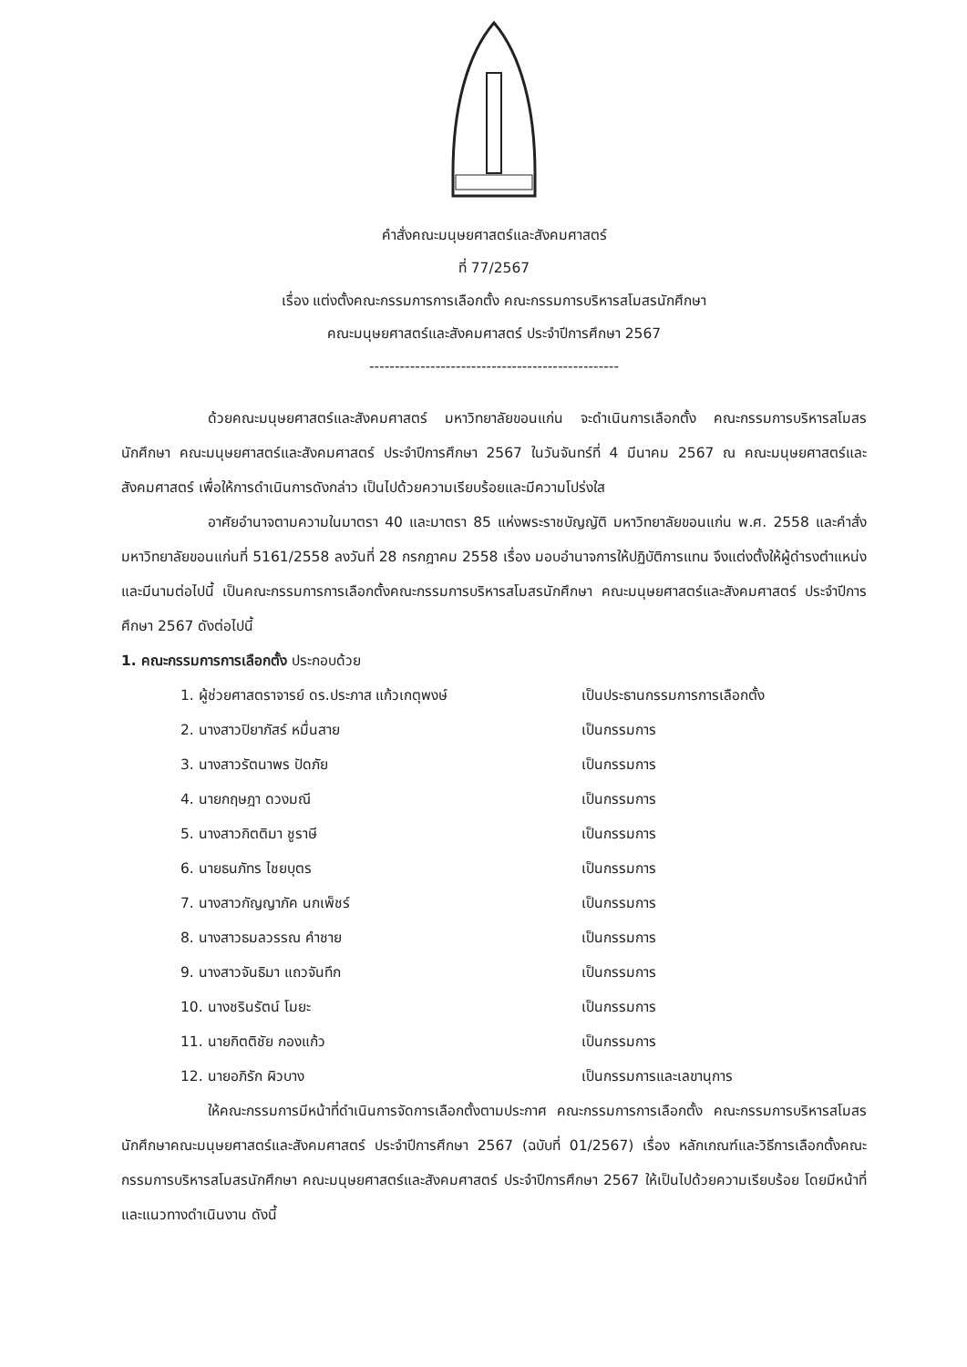คำสั่งคณะมนุษยศาสตร์และสังคมศาสตร์
ที่ 77/2567
เรื่อง แต่งตั้งคณะกรรมการการเลือกตั้ง คณะกรรมการบริหารสโมสรนักศึกษา
คณะมนุษยศาสตร์และสังคมศาสตร์ ประจำปีการศึกษา 2567
-------------------------------------------------
ด้วยคณะมนุษยศาสตร์และสังคมศาสตร์ มหาวิทยาลัยขอนแก่น จะดำเนินการเลือกตั้ง คณะกรรมการบริหารสโมสรนักศึกษา คณะมนุษยศาสตร์และสังคมศาสตร์ ประจำปีการศึกษา 2567 ในวันจันทร์ที่ 4 มีนาคม 2567 ณ คณะมนุษยศาสตร์และสังคมศาสตร์ เพื่อให้การดำเนินการดังกล่าว เป็นไปด้วยความเรียบร้อยและมีความโปร่งใส
อาศัยอำนาจตามความในมาตรา 40 และมาตรา 85 แห่งพระราชบัญญัติ มหาวิทยาลัยขอนแก่น พ.ศ. 2558 และคำสั่งมหาวิทยาลัยขอนแก่นที่ 5161/2558 ลงวันที่ 28 กรกฎาคม 2558 เรื่อง มอบอำนาจการให้ปฏิบัติการแทน จึงแต่งตั้งให้ผู้ดำรงตำแหน่งและมีนามต่อไปนี้ เป็นคณะกรรมการการเลือกตั้งคณะกรรมการบริหารสโมสรนักศึกษา คณะมนุษยศาสตร์และสังคมศาสตร์ ประจำปีการศึกษา 2567 ดังต่อไปนี้
1. คณะกรรมการการเลือกตั้ง ประกอบด้วย
| 1. ผู้ช่วยศาสตราจารย์ ดร.ประภาส แก้วเกตุพงษ์ | เป็นประธานกรรมการการเลือกตั้ง |
| 2. นางสาวปิยาภัสร์ หมื่นสาย | เป็นกรรมการ |
| 3. นางสาวรัตนาพร ปัดภัย | เป็นกรรมการ |
| 4. นายกฤษฎา ดวงมณี | เป็นกรรมการ |
| 5. นางสาวกิตติมา ชูราษี | เป็นกรรมการ |
| 6. นายธนภัทร ไชยบุตร | เป็นกรรมการ |
| 7. นางสาวกัญญาภัค นกเพ็ชร์ | เป็นกรรมการ |
| 8. นางสาวธมลวรรณ คำชาย | เป็นกรรมการ |
| 9. นางสาวจันธิมา แถวจันทึก | เป็นกรรมการ |
| 10. นางชรินรัตน์ โมยะ | เป็นกรรมการ |
| 11. นายกิตติชัย กองแก้ว | เป็นกรรมการ |
| 12. นายอภิรัก ผิวบาง | เป็นกรรมการและเลขานุการ |
ให้คณะกรรมการมีหน้าที่ดำเนินการจัดการเลือกตั้งตามประกาศ คณะกรรมการการเลือกตั้ง คณะกรรมการบริหารสโมสรนักศึกษาคณะมนุษยศาสตร์และสังคมศาสตร์ ประจำปีการศึกษา 2567 (ฉบับที่ 01/2567) เรื่อง หลักเกณฑ์และวิธีการเลือกตั้งคณะกรรมการบริหารสโมสรนักศึกษา คณะมนุษยศาสตร์และสังคมศาสตร์ ประจำปีการศึกษา 2567 ให้เป็นไปด้วยความเรียบร้อย โดยมีหน้าที่และแนวทางดำเนินงาน ดังนี้